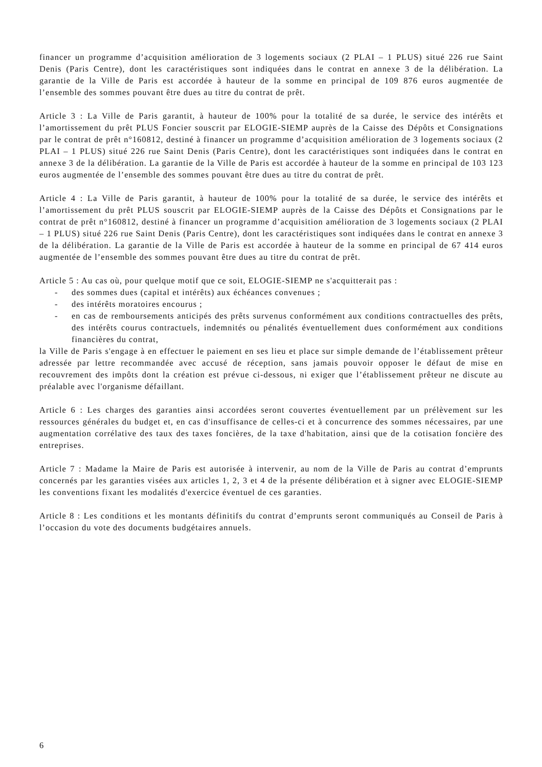financer un programme d’acquisition amélioration de 3 logements sociaux (2 PLAI – 1 PLUS) situé 226 rue Saint Denis (Paris Centre), dont les caractéristiques sont indiquées dans le contrat en annexe 3 de la délibération. La garantie de la Ville de Paris est accordée à hauteur de la somme en principal de 109 876 euros augmentée de l’ensemble des sommes pouvant être dues au titre du contrat de prêt.
Article 3 : La Ville de Paris garantit, à hauteur de 100% pour la totalité de sa durée, le service des intérêts et l’amortissement du prêt PLUS Foncier souscrit par ELOGIE-SIEMP auprès de la Caisse des Dépôts et Consignations par le contrat de prêt n°160812, destiné à financer un programme d’acquisition amélioration de 3 logements sociaux (2 PLAI – 1 PLUS) situé 226 rue Saint Denis (Paris Centre), dont les caractéristiques sont indiquées dans le contrat en annexe 3 de la délibération. La garantie de la Ville de Paris est accordée à hauteur de la somme en principal de 103 123 euros augmentée de l’ensemble des sommes pouvant être dues au titre du contrat de prêt.
Article 4 : La Ville de Paris garantit, à hauteur de 100% pour la totalité de sa durée, le service des intérêts et l’amortissement du prêt PLUS souscrit par ELOGIE-SIEMP auprès de la Caisse des Dépôts et Consignations par le contrat de prêt n°160812, destiné à financer un programme d’acquisition amélioration de 3 logements sociaux (2 PLAI – 1 PLUS) situé 226 rue Saint Denis (Paris Centre), dont les caractéristiques sont indiquées dans le contrat en annexe 3 de la délibération. La garantie de la Ville de Paris est accordée à hauteur de la somme en principal de 67 414 euros augmentée de l’ensemble des sommes pouvant être dues au titre du contrat de prêt.
Article 5 : Au cas où, pour quelque motif que ce soit, ELOGIE-SIEMP ne s'acquitterait pas :
- des sommes dues (capital et intérêts) aux échéances convenues ;
- des intérêts moratoires encourus ;
- en cas de remboursements anticipés des prêts survenus conformément aux conditions contractuelles des prêts, des intérêts courus contractuels, indemnités ou pénalités éventuellement dues conformément aux conditions financières du contrat,
la Ville de Paris s'engage à en effectuer le paiement en ses lieu et place sur simple demande de l’établissement prêteur adressée par lettre recommandée avec accusé de réception, sans jamais pouvoir opposer le défaut de mise en recouvrement des impôts dont la création est prévue ci-dessous, ni exiger que l’établissement prêteur ne discute au préalable avec l'organisme défaillant.
Article 6 : Les charges des garanties ainsi accordées seront couvertes éventuellement par un prélèvement sur les ressources générales du budget et, en cas d'insuffisance de celles-ci et à concurrence des sommes nécessaires, par une augmentation corrélative des taux des taxes foncières, de la taxe d'habitation, ainsi que de la cotisation foncière des entreprises.
Article 7 : Madame la Maire de Paris est autorisée à intervenir, au nom de la Ville de Paris au contrat d’emprunts concernés par les garanties visées aux articles 1, 2, 3 et 4 de la présente délibération et à signer avec ELOGIE-SIEMP les conventions fixant les modalités d'exercice éventuel de ces garanties.
Article 8 : Les conditions et les montants définitifs du contrat d’emprunts seront communiqués au Conseil de Paris à l’occasion du vote des documents budgétaires annuels.
6